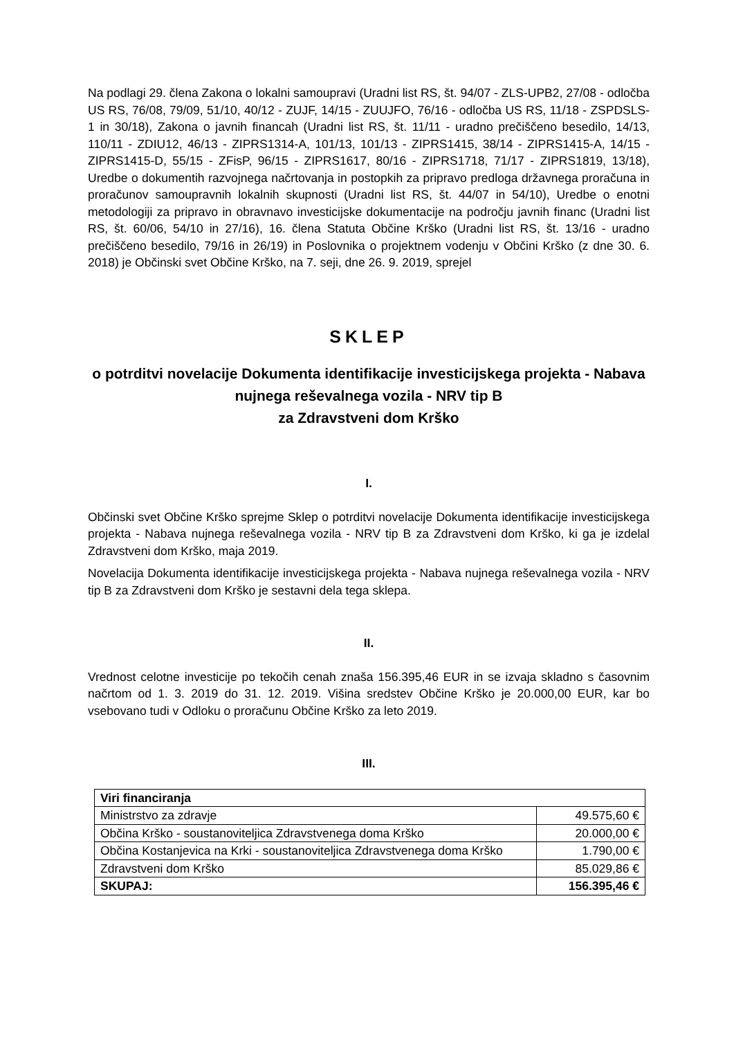Na podlagi 29. člena Zakona o lokalni samoupravi (Uradni list RS, št. 94/07 - ZLS-UPB2, 27/08 - odločba US RS, 76/08, 79/09, 51/10, 40/12 - ZUJF, 14/15 - ZUUJFO, 76/16 - odločba US RS, 11/18 - ZSPDSLS-1 in 30/18), Zakona o javnih financah (Uradni list RS, št. 11/11 - uradno prečiščeno besedilo, 14/13, 110/11 - ZDIU12, 46/13 - ZIPRS1314-A, 101/13, 101/13 - ZIPRS1415, 38/14 - ZIPRS1415-A, 14/15 - ZIPRS1415-D, 55/15 - ZFisP, 96/15 - ZIPRS1617, 80/16 - ZIPRS1718, 71/17 - ZIPRS1819, 13/18), Uredbe o dokumentih razvojnega načrtovanja in postopkih za pripravo predloga državnega proračuna in proračunov samoupravnih lokalnih skupnosti (Uradni list RS, št. 44/07 in 54/10), Uredbe o enotni metodologiji za pripravo in obravnavo investicijske dokumentacije na področju javnih financ (Uradni list RS, št. 60/06, 54/10 in 27/16), 16. člena Statuta Občine Krško (Uradni list RS, št. 13/16 - uradno prečiščeno besedilo, 79/16 in 26/19) in Poslovnika o projektnem vodenju v Občini Krško (z dne 30. 6. 2018) je Občinski svet Občine Krško, na 7. seji, dne 26. 9. 2019, sprejel
SKLEP
o potrditvi novelacije Dokumenta identifikacije investicijskega projekta - Nabava nujnega reševalnega vozila - NRV tip B
za Zdravstveni dom Krško
I.
Občinski svet Občine Krško sprejme Sklep o potrditvi novelacije Dokumenta identifikacije investicijskega projekta - Nabava nujnega reševalnega vozila - NRV tip B za Zdravstveni dom Krško, ki ga je izdelal Zdravstveni dom Krško, maja 2019.
Novelacija Dokumenta identifikacije investicijskega projekta - Nabava nujnega reševalnega vozila - NRV tip B za Zdravstveni dom Krško je sestavni dela tega sklepa.
II.
Vrednost celotne investicije po tekočih cenah znaša 156.395,46 EUR in se izvaja skladno s časovnim načrtom od 1. 3. 2019 do 31. 12. 2019. Višina sredstev Občine Krško je 20.000,00 EUR, kar bo vsebovano tudi v Odloku o proračunu Občine Krško za leto 2019.
III.
| Viri financiranja | |
| --- | --- |
| Ministrstvo za zdravje | 49.575,60 € |
| Občina Krško - soustanoviteljica Zdravstvenega doma Krško | 20.000,00 € |
| Občina Kostanjevica na Krki - soustanoviteljica Zdravstvenega doma Krško | 1.790,00 € |
| Zdravstveni dom Krško | 85.029,86 € |
| SKUPAJ: | 156.395,46 € |